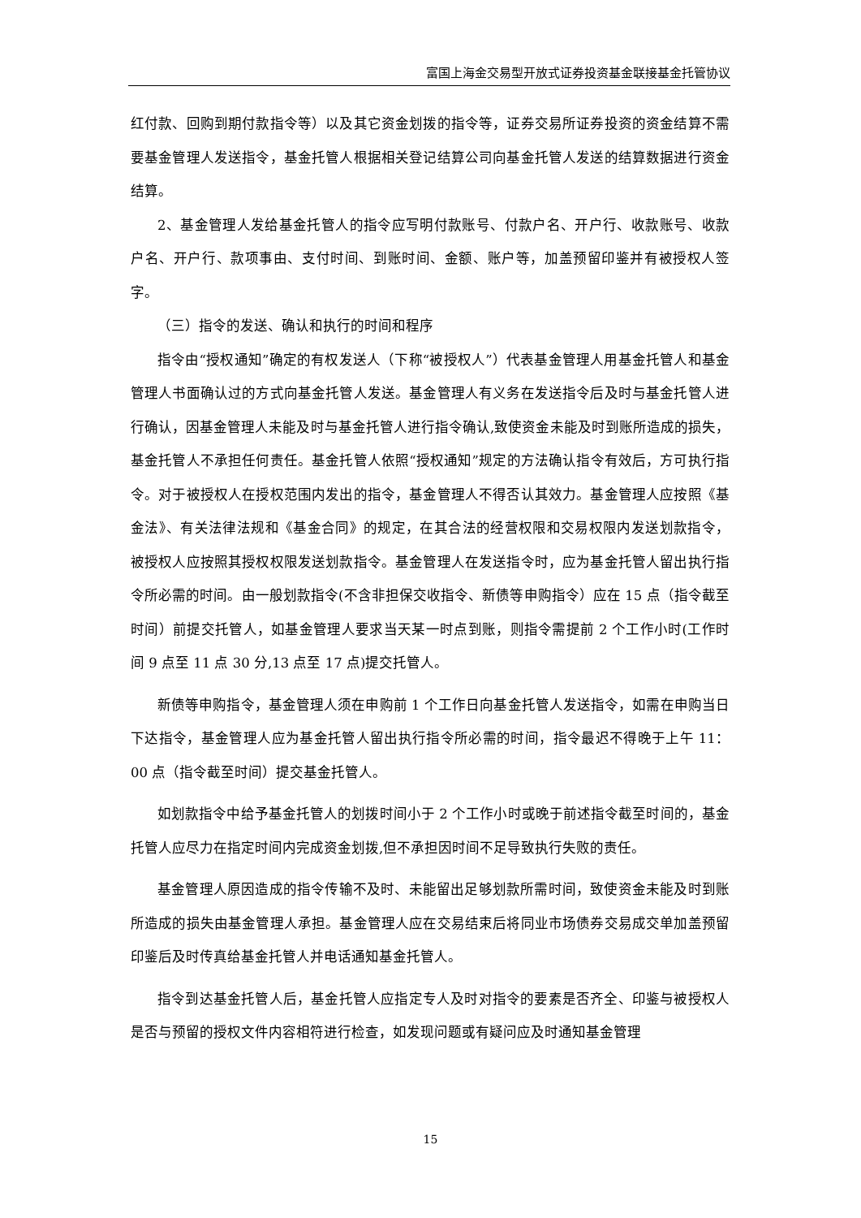富国上海金交易型开放式证券投资基金联接基金托管协议
红付款、回购到期付款指令等）以及其它资金划拨的指令等，证券交易所证券投资的资金结算不需要基金管理人发送指令，基金托管人根据相关登记结算公司向基金托管人发送的结算数据进行资金结算。
2、基金管理人发给基金托管人的指令应写明付款账号、付款户名、开户行、收款账号、收款户名、开户行、款项事由、支付时间、到账时间、金额、账户等，加盖预留印鉴并有被授权人签字。
（三）指令的发送、确认和执行的时间和程序
指令由“授权通知”确定的有权发送人（下称“被授权人”）代表基金管理人用基金托管人和基金管理人书面确认过的方式向基金托管人发送。基金管理人有义务在发送指令后及时与基金托管人进行确认，因基金管理人未能及时与基金托管人进行指令确认,致使资金未能及时到账所造成的损失，基金托管人不承担任何责任。基金托管人依照“授权通知”规定的方法确认指令有效后，方可执行指令。对于被授权人在授权范围内发出的指令，基金管理人不得否认其效力。基金管理人应按照《基金法》、有关法律法规和《基金合同》的规定，在其合法的经营权限和交易权限内发送划款指令，被授权人应按照其授权权限发送划款指令。基金管理人在发送指令时，应为基金托管人留出执行指令所必需的时间。由一般划款指令(不含非担保交收指令、新债等申购指令）应在 15 点（指令截至时间）前提交托管人，如基金管理人要求当天某一时点到账，则指令需提前 2 个工作小时(工作时间 9 点至 11 点 30 分,13 点至 17 点)提交托管人。
新债等申购指令，基金管理人须在申购前 1 个工作日向基金托管人发送指令，如需在申购当日下达指令，基金管理人应为基金托管人留出执行指令所必需的时间，指令最迟不得晚于上午 11：00 点（指令截至时间）提交基金托管人。
如划款指令中给予基金托管人的划拨时间小于 2 个工作小时或晚于前述指令截至时间的，基金托管人应尽力在指定时间内完成资金划拨,但不承担因时间不足导致执行失败的责任。
基金管理人原因造成的指令传输不及时、未能留出足够划款所需时间，致使资金未能及时到账所造成的损失由基金管理人承担。基金管理人应在交易结束后将同业市场债券交易成交单加盖预留印鉴后及时传真给基金托管人并电话通知基金托管人。
指令到达基金托管人后，基金托管人应指定专人及时对指令的要素是否齐全、印鉴与被授权人是否与预留的授权文件内容相符进行检查，如发现问题或有疑问应及时通知基金管理
15